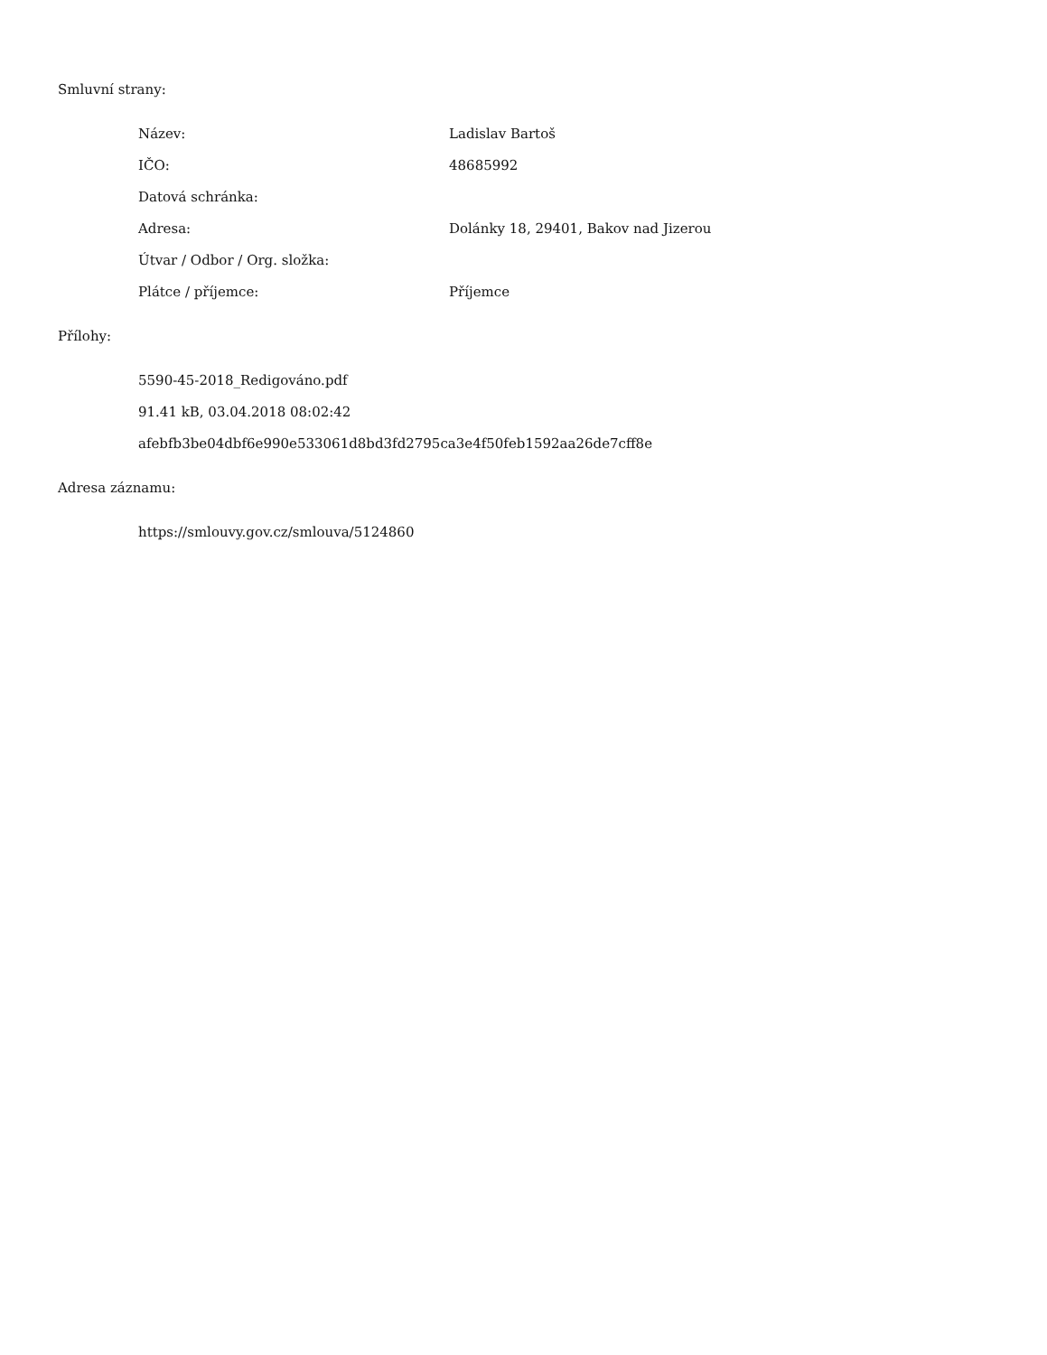Smluvní strany:
| Název: | Ladislav Bartoš |
| IČO: | 48685992 |
| Datová schránka: | |
| Adresa: | Dolánky 18, 29401, Bakov nad Jizerou |
| Útvar / Odbor / Org. složka: | |
| Plátce / příjemce: | Příjemce |
Přílohy:
5590-45-2018_Redigováno.pdf
91.41 kB, 03.04.2018 08:02:42
afebfb3be04dbf6e990e533061d8bd3fd2795ca3e4f50feb1592aa26de7cff8e
Adresa záznamu:
https://smlouvy.gov.cz/smlouva/5124860